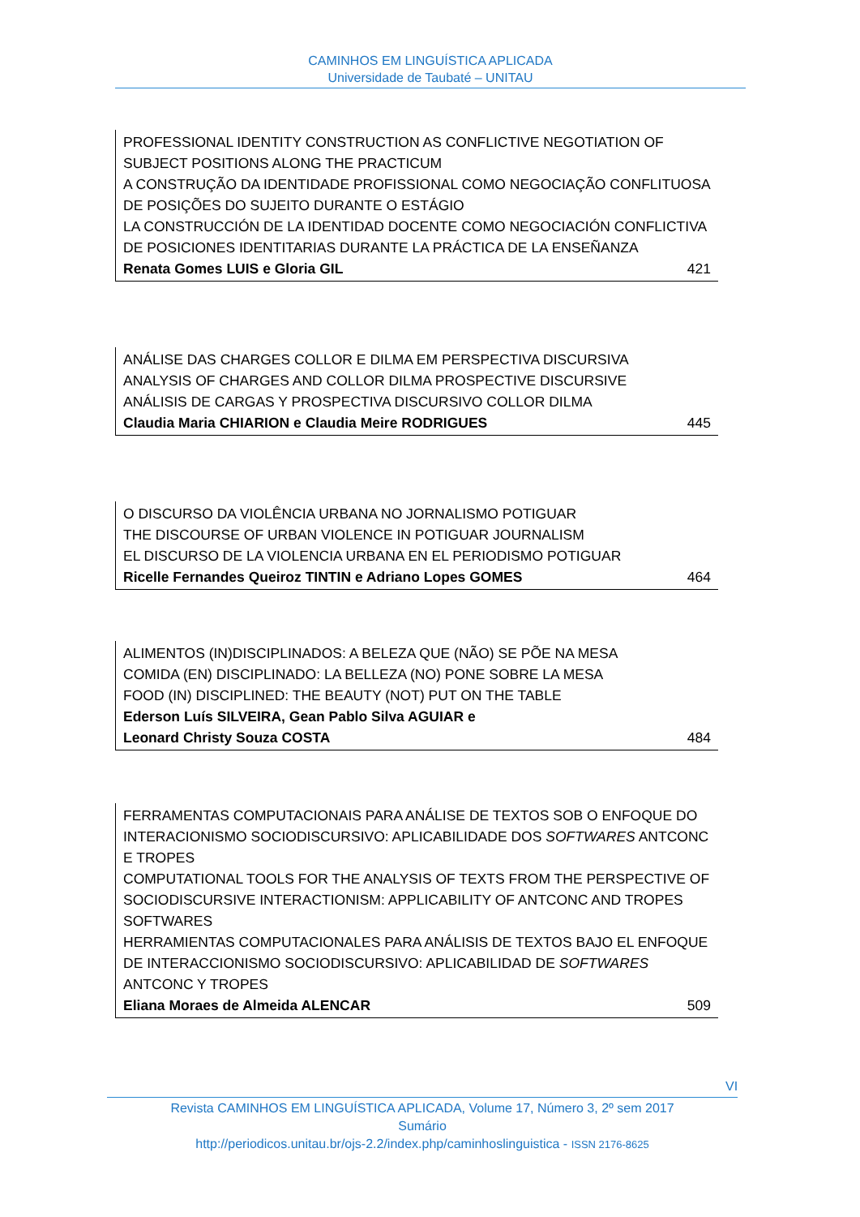CAMINHOS EM LINGUÍSTICA APLICADA
Universidade de Taubaté – UNITAU
PROFESSIONAL IDENTITY CONSTRUCTION AS CONFLICTIVE NEGOTIATION OF SUBJECT POSITIONS ALONG THE PRACTICUM
A CONSTRUÇÃO DA IDENTIDADE PROFISSIONAL COMO NEGOCIAÇÃO CONFLITUOSA DE POSIÇÕES DO SUJEITO DURANTE O ESTÁGIO
LA CONSTRUCCIÓN DE LA IDENTIDAD DOCENTE COMO NEGOCIACIÓN CONFLICTIVA DE POSICIONES IDENTITARIAS DURANTE LA PRÁCTICA DE LA ENSEÑANZA
Renata Gomes LUIS e Gloria GIL 421
ANÁLISE DAS CHARGES COLLOR E DILMA EM PERSPECTIVA DISCURSIVA
ANALYSIS OF CHARGES AND COLLOR DILMA PROSPECTIVE DISCURSIVE
ANÁLISIS DE CARGAS Y PROSPECTIVA DISCURSIVO COLLOR DILMA
Claudia Maria CHIARION e Claudia Meire RODRIGUES 445
O DISCURSO DA VIOLÊNCIA URBANA NO JORNALISMO POTIGUAR
THE DISCOURSE OF URBAN VIOLENCE IN POTIGUAR JOURNALISM
EL DISCURSO DE LA VIOLENCIA URBANA EN EL PERIODISMO POTIGUAR
Ricelle Fernandes Queiroz TINTIN e Adriano Lopes GOMES 464
ALIMENTOS (IN)DISCIPLINADOS: A BELEZA QUE (NÃO) SE PÕE NA MESA
COMIDA (EN) DISCIPLINADO: LA BELLEZA (NO) PONE SOBRE LA MESA
FOOD (IN) DISCIPLINED: THE BEAUTY (NOT) PUT ON THE TABLE
Ederson Luís SILVEIRA, Gean Pablo Silva AGUIAR e
Leonard Christy Souza COSTA 484
FERRAMENTAS COMPUTACIONAIS PARA ANÁLISE DE TEXTOS SOB O ENFOQUE DO INTERACIONISMO SOCIODISCURSIVO: APLICABILIDADE DOS SOFTWARES ANTCONC E TROPES
COMPUTATIONAL TOOLS FOR THE ANALYSIS OF TEXTS FROM THE PERSPECTIVE OF SOCIODISCURSIVE INTERACTIONISM: APPLICABILITY OF ANTCONC AND TROPES SOFTWARES
HERRAMIENTAS COMPUTACIONALES PARA ANÁLISIS DE TEXTOS BAJO EL ENFOQUE DE INTERACCIONISMO SOCIODISCURSIVO: APLICABILIDAD DE SOFTWARES ANTCONC Y TROPES
Eliana Moraes de Almeida ALENCAR 509
VI
Revista CAMINHOS EM LINGUÍSTICA APLICADA, Volume 17, Número 3, 2º sem 2017
Sumário
http://periodicos.unitau.br/ojs-2.2/index.php/caminhoslinguistica - ISSN 2176-8625